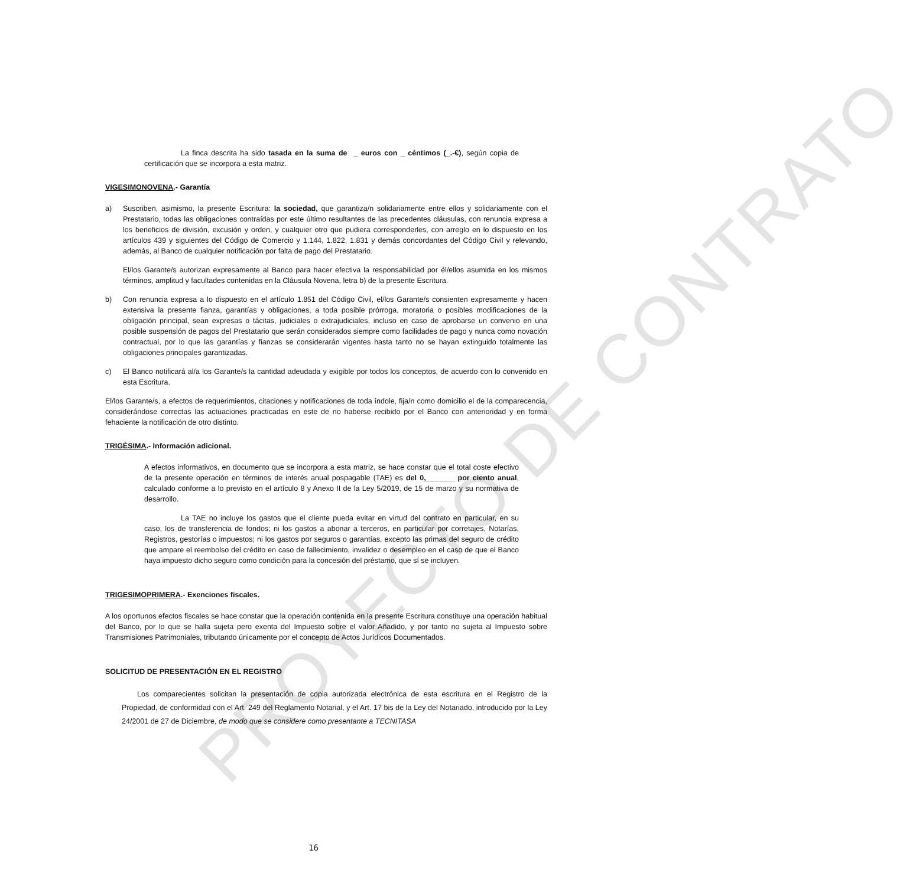PROYECTO DE CONTRATO
La finca descrita ha sido tasada en la suma de _ euros con _ céntimos (_.-€), según copia de certificación que se incorpora a esta matriz.
VIGESIMONOVENA.- Garantía
a) Suscriben, asimismo, la presente Escritura: la sociedad, que garantiza/n solidariamente entre ellos y solidariamente con el Prestatario, todas las obligaciones contraídas por este último resultantes de las precedentes cláusulas, con renuncia expresa a los beneficios de división, excusión y orden, y cualquier otro que pudiera corresponderles, con arreglo en lo dispuesto en los artículos 439 y siguientes del Código de Comercio y 1.144, 1.822, 1.831 y demás concordantes del Código Civil y relevando, además, al Banco de cualquier notificación por falta de pago del Prestatario.
El/los Garante/s autorizan expresamente al Banco para hacer efectiva la responsabilidad por él/ellos asumida en los mismos términos, amplitud y facultades contenidas en la Cláusula Novena, letra b) de la presente Escritura.
b) Con renuncia expresa a lo dispuesto en el artículo 1.851 del Código Civil, el/los Garante/s consienten expresamente y hacen extensiva la presente fianza, garantías y obligaciones, a toda posible prórroga, moratoria o posibles modificaciones de la obligación principal, sean expresas o tácitas, judiciales o extrajudiciales, incluso en caso de aprobarse un convenio en una posible suspensión de pagos del Prestatario que serán considerados siempre como facilidades de pago y nunca como novación contractual, por lo que las garantías y fianzas se considerarán vigentes hasta tanto no se hayan extinguido totalmente las obligaciones principales garantizadas.
c) El Banco notificará al/a los Garante/s la cantidad adeudada y exigible por todos los conceptos, de acuerdo con lo convenido en esta Escritura.
El/los Garante/s, a efectos de requerimientos, citaciones y notificaciones de toda índole, fija/n como domicilio el de la comparecencia, considerándose correctas las actuaciones practicadas en este de no haberse recibido por el Banco con anterioridad y en forma fehaciente la notificación de otro distinto.
TRIGÉSIMA.- Información adicional.
A efectos informativos, en documento que se incorpora a esta matriz, se hace constar que el total coste efectivo de la presente operación en términos de interés anual pospagable (TAE) es del 0,_______ por ciento anual, calculado conforme a lo previsto en el artículo 8 y Anexo II de la Ley 5/2019, de 15 de marzo y su normativa de desarrollo.
La TAE no incluye los gastos que el cliente pueda evitar en virtud del contrato en particular, en su caso, los de transferencia de fondos; ni los gastos a abonar a terceros, en particular por corretajes, Notarías, Registros, gestorías o impuestos; ni los gastos por seguros o garantías, excepto las primas del seguro de crédito que ampare el reembolso del crédito en caso de fallecimiento, invalidez o desempleo en el caso de que el Banco haya impuesto dicho seguro como condición para la concesión del préstamo, que sí se incluyen.
TRIGESIMOPRIMERA.- Exenciones fiscales.
A los oportunos efectos fiscales se hace constar que la operación contenida en la presente Escritura constituye una operación habitual del Banco, por lo que se halla sujeta pero exenta del Impuesto sobre el valor Añadido, y por tanto no sujeta al Impuesto sobre Transmisiones Patrimoniales, tributando únicamente por el concepto de Actos Jurídicos Documentados.
SOLICITUD DE PRESENTACIÓN EN EL REGISTRO
Los comparecientes solicitan la presentación de copia autorizada electrónica de esta escritura en el Registro de la Propiedad, de conformidad con el Art. 249 del Reglamento Notarial, y el Art. 17 bis de la Ley del Notariado, introducido por la Ley 24/2001 de 27 de Diciembre, de modo que se considere como presentante a TECNITASA
16